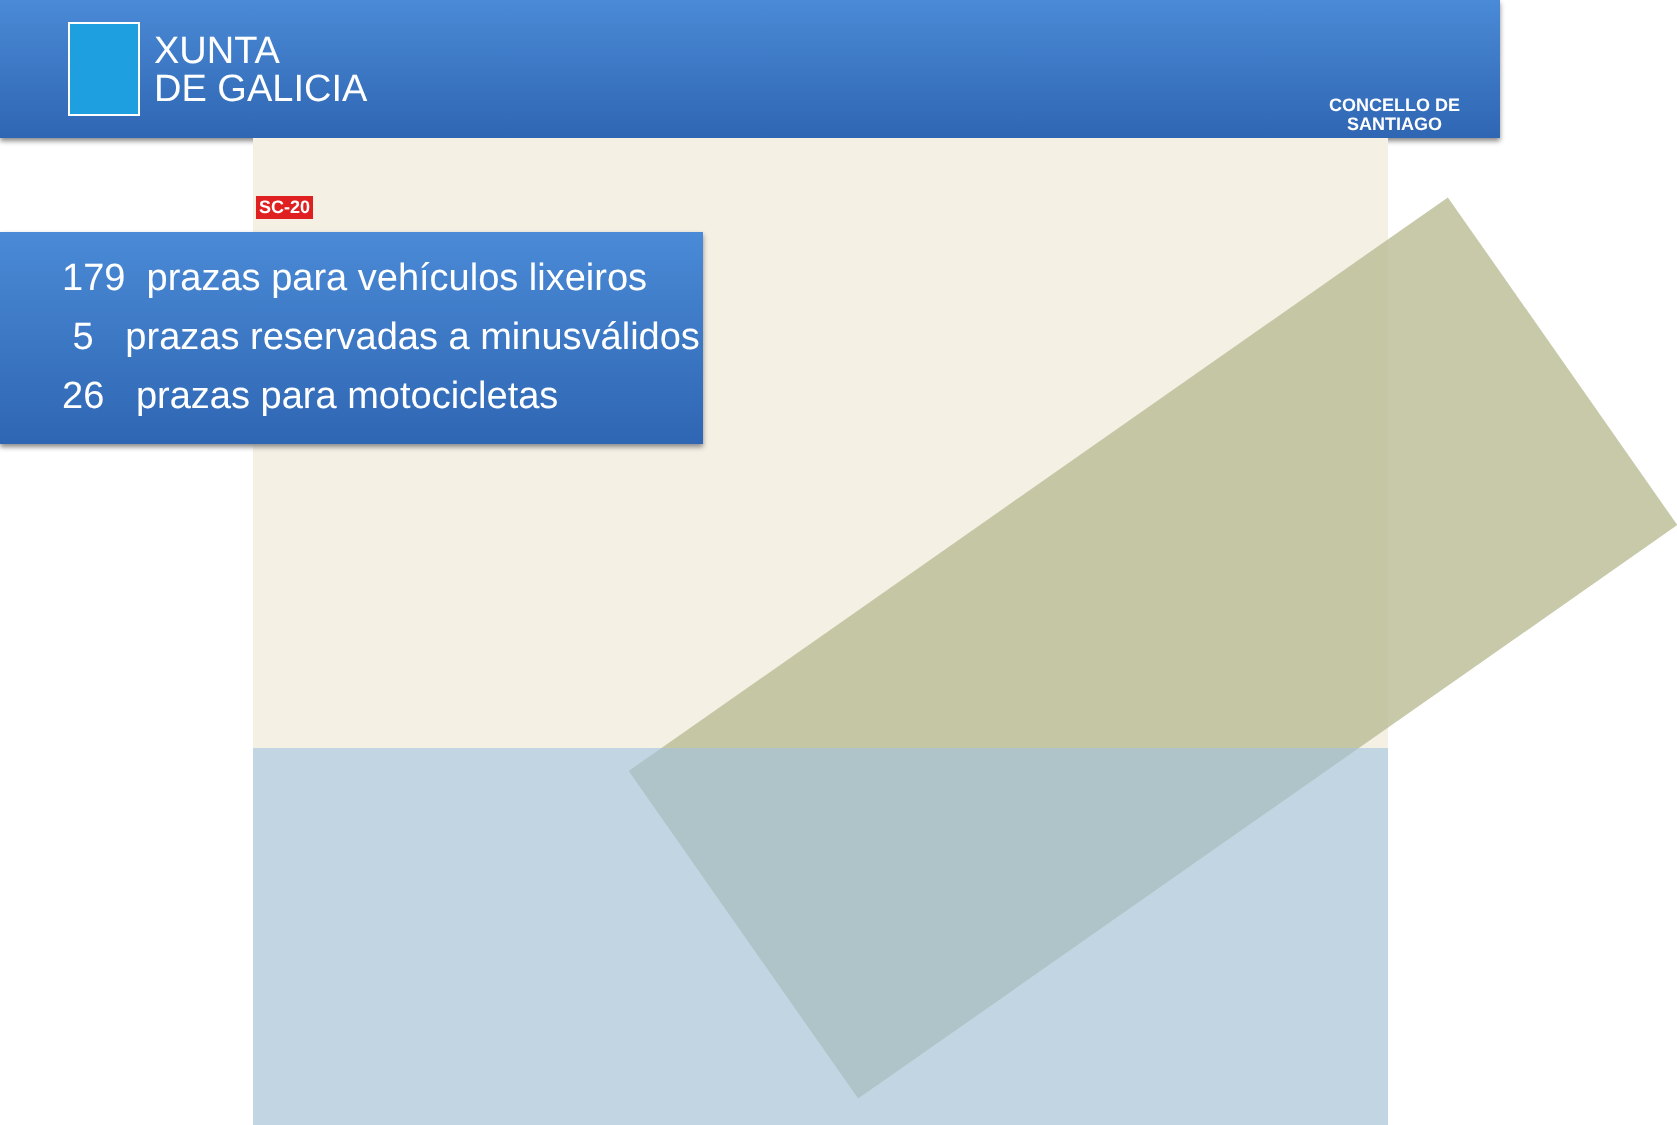XUNTA
DE GALICIA
CONCELLO DE
SANTIAGO
SC-20
179 prazas para vehículos lixeiros
5 prazas reservadas a minusválidos
26 prazas para motocicletas